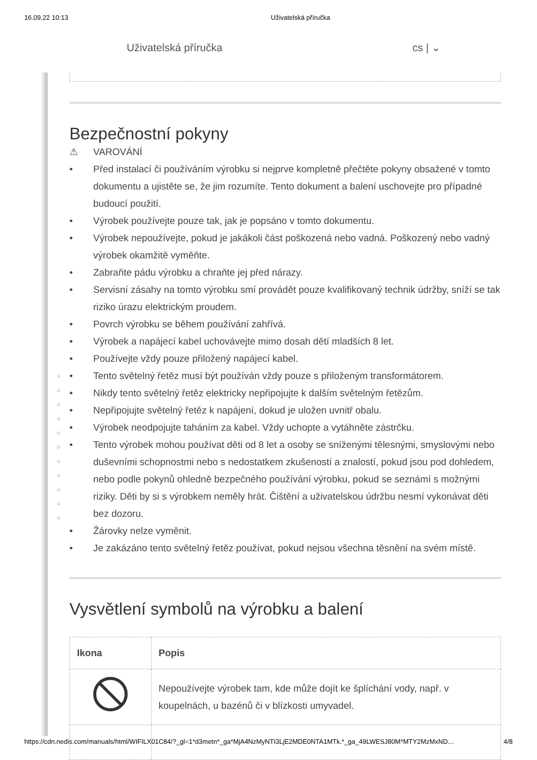16.09.22 10:13 Uživatelská příručka
Uživatelská příručka cs | ⌄
○
○
○
○
○
○
○
○
○
○
○
Bezpečnostní pokyny
⚠ VAROVÁNÍ
• Před instalací či používáním výrobku si nejprve kompletně přečtěte pokyny obsažené v tomto dokumentu a ujistěte se, že jim rozumíte. Tento dokument a balení uschovejte pro případné budoucí použití.
• Výrobek používejte pouze tak, jak je popsáno v tomto dokumentu.
• Výrobek nepoužívejte, pokud je jakákoli část poškozená nebo vadná. Poškozený nebo vadný výrobek okamžitě vyměňte.
• Zabraňte pádu výrobku a chraňte jej před nárazy.
• Servisní zásahy na tomto výrobku smí provádět pouze kvalifikovaný technik údržby, sníží se tak riziko úrazu elektrickým proudem.
• Povrch výrobku se během používání zahřívá.
• Výrobek a napájecí kabel uchovávejte mimo dosah dětí mladších 8 let.
• Používejte vždy pouze přiložený napájecí kabel.
• Tento světelný řetěz musí být používán vždy pouze s přiloženým transformátorem.
• Nikdy tento světelný řetěz elektricky nepřipojujte k dalším světelným řetězům.
• Nepřipojujte světelný řetěz k napájení, dokud je uložen uvnitř obalu.
• Výrobek neodpojujte taháním za kabel. Vždy uchopte a vytáhněte zástrčku.
• Tento výrobek mohou používat děti od 8 let a osoby se sníženými tělesnými, smyslovými nebo duševními schopnostmi nebo s nedostatkem zkušeností a znalostí, pokud jsou pod dohledem, nebo podle pokynů ohledně bezpečného používání výrobku, pokud se seznámí s možnými riziky. Děti by si s výrobkem neměly hrát. Čištění a uživatelskou údržbu nesmí vykonávat děti bez dozoru.
• Žárovky nelze vyměnit.
• Je zakázáno tento světelný řetěz používat, pokud nejsou všechna těsnění na svém místě.
Vysvětlení symbolů na výrobku a balení
| Ikona | Popis |
| --- | --- |
| | Nepoužívejte výrobek tam, kde může dojít ke šplíchání vody, např. v koupelnách, u bazénů či v blízkosti umyvadel. |
https://cdn.nedis.com/manuals/html/WIFILX01C84/?_gl=1*d3metn*_ga*MjA4NzMyNTI3LjE2MDE0NTA1MTk.*_ga_49LWESJ80M*MTY2MzMxND… 4/8